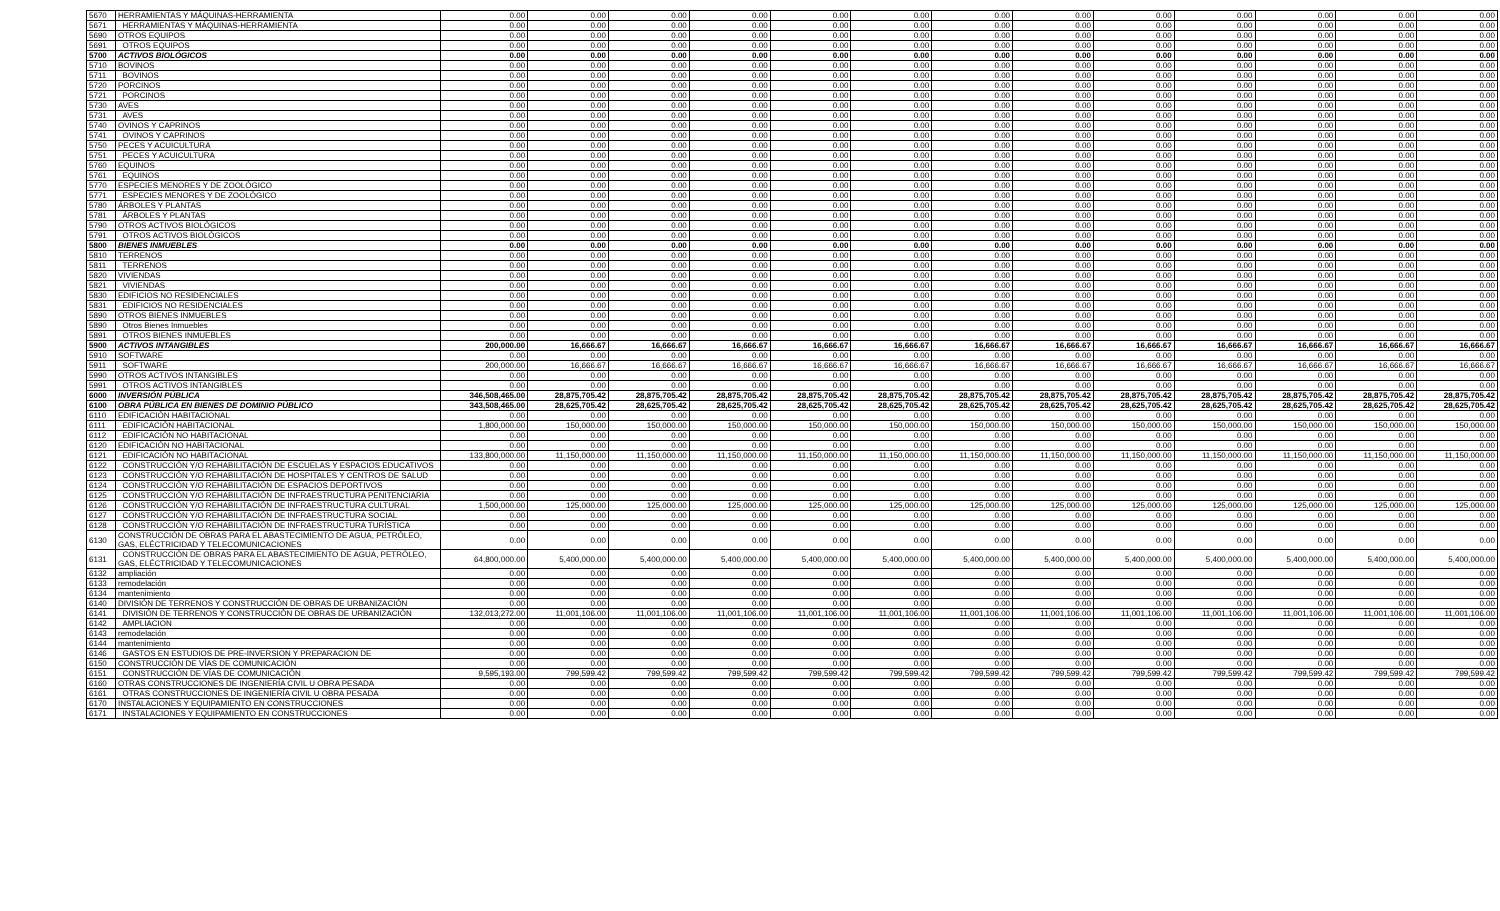| 5670 | HERRAMIENTAS Y MÁQUINAS-HERRAMIENTA | 0.00 | 0.00 | 0.00 | 0.00 | 0.00 | 0.00 | 0.00 | 0.00 | 0.00 | 0.00 | 0.00 | 0.00 | 0.00 |
| 5671 | HERRAMIENTAS Y MÁQUINAS-HERRAMIENTA | 0.00 | 0.00 | 0.00 | 0.00 | 0.00 | 0.00 | 0.00 | 0.00 | 0.00 | 0.00 | 0.00 | 0.00 | 0.00 |
| 5690 | OTROS EQUIPOS | 0.00 | 0.00 | 0.00 | 0.00 | 0.00 | 0.00 | 0.00 | 0.00 | 0.00 | 0.00 | 0.00 | 0.00 | 0.00 |
| 5691 | OTROS EQUIPOS | 0.00 | 0.00 | 0.00 | 0.00 | 0.00 | 0.00 | 0.00 | 0.00 | 0.00 | 0.00 | 0.00 | 0.00 | 0.00 |
| 5700 | ACTIVOS BIOLÓGICOS | 0.00 | 0.00 | 0.00 | 0.00 | 0.00 | 0.00 | 0.00 | 0.00 | 0.00 | 0.00 | 0.00 | 0.00 | 0.00 |
| 5710 | BOVINOS | 0.00 | 0.00 | 0.00 | 0.00 | 0.00 | 0.00 | 0.00 | 0.00 | 0.00 | 0.00 | 0.00 | 0.00 | 0.00 |
| 5711 | BOVINOS | 0.00 | 0.00 | 0.00 | 0.00 | 0.00 | 0.00 | 0.00 | 0.00 | 0.00 | 0.00 | 0.00 | 0.00 | 0.00 |
| 5720 | PORCINOS | 0.00 | 0.00 | 0.00 | 0.00 | 0.00 | 0.00 | 0.00 | 0.00 | 0.00 | 0.00 | 0.00 | 0.00 | 0.00 |
| 5721 | PORCINOS | 0.00 | 0.00 | 0.00 | 0.00 | 0.00 | 0.00 | 0.00 | 0.00 | 0.00 | 0.00 | 0.00 | 0.00 | 0.00 |
| 5730 | AVES | 0.00 | 0.00 | 0.00 | 0.00 | 0.00 | 0.00 | 0.00 | 0.00 | 0.00 | 0.00 | 0.00 | 0.00 | 0.00 |
| 5731 | AVES | 0.00 | 0.00 | 0.00 | 0.00 | 0.00 | 0.00 | 0.00 | 0.00 | 0.00 | 0.00 | 0.00 | 0.00 | 0.00 |
| 5740 | OVINOS Y CAPRINOS | 0.00 | 0.00 | 0.00 | 0.00 | 0.00 | 0.00 | 0.00 | 0.00 | 0.00 | 0.00 | 0.00 | 0.00 | 0.00 |
| 5741 | OVINOS Y CAPRINOS | 0.00 | 0.00 | 0.00 | 0.00 | 0.00 | 0.00 | 0.00 | 0.00 | 0.00 | 0.00 | 0.00 | 0.00 | 0.00 |
| 5750 | PECES Y ACUICULTURA | 0.00 | 0.00 | 0.00 | 0.00 | 0.00 | 0.00 | 0.00 | 0.00 | 0.00 | 0.00 | 0.00 | 0.00 | 0.00 |
| 5751 | PECES Y ACUICULTURA | 0.00 | 0.00 | 0.00 | 0.00 | 0.00 | 0.00 | 0.00 | 0.00 | 0.00 | 0.00 | 0.00 | 0.00 | 0.00 |
| 5760 | EQUINOS | 0.00 | 0.00 | 0.00 | 0.00 | 0.00 | 0.00 | 0.00 | 0.00 | 0.00 | 0.00 | 0.00 | 0.00 | 0.00 |
| 5761 | EQUINOS | 0.00 | 0.00 | 0.00 | 0.00 | 0.00 | 0.00 | 0.00 | 0.00 | 0.00 | 0.00 | 0.00 | 0.00 | 0.00 |
| 5770 | ESPECIES MENORES Y DE ZOOLÓGICO | 0.00 | 0.00 | 0.00 | 0.00 | 0.00 | 0.00 | 0.00 | 0.00 | 0.00 | 0.00 | 0.00 | 0.00 | 0.00 |
| 5771 | ESPECIES MENORES Y DE ZOOLÓGICO | 0.00 | 0.00 | 0.00 | 0.00 | 0.00 | 0.00 | 0.00 | 0.00 | 0.00 | 0.00 | 0.00 | 0.00 | 0.00 |
| 5780 | ÁRBOLES Y PLANTAS | 0.00 | 0.00 | 0.00 | 0.00 | 0.00 | 0.00 | 0.00 | 0.00 | 0.00 | 0.00 | 0.00 | 0.00 | 0.00 |
| 5781 | ÁRBOLES Y PLANTAS | 0.00 | 0.00 | 0.00 | 0.00 | 0.00 | 0.00 | 0.00 | 0.00 | 0.00 | 0.00 | 0.00 | 0.00 | 0.00 |
| 5790 | OTROS ACTIVOS BIOLÓGICOS | 0.00 | 0.00 | 0.00 | 0.00 | 0.00 | 0.00 | 0.00 | 0.00 | 0.00 | 0.00 | 0.00 | 0.00 | 0.00 |
| 5791 | OTROS ACTIVOS BIOLÓGICOS | 0.00 | 0.00 | 0.00 | 0.00 | 0.00 | 0.00 | 0.00 | 0.00 | 0.00 | 0.00 | 0.00 | 0.00 | 0.00 |
| 5800 | BIENES INMUEBLES | 0.00 | 0.00 | 0.00 | 0.00 | 0.00 | 0.00 | 0.00 | 0.00 | 0.00 | 0.00 | 0.00 | 0.00 | 0.00 |
| 5810 | TERRENOS | 0.00 | 0.00 | 0.00 | 0.00 | 0.00 | 0.00 | 0.00 | 0.00 | 0.00 | 0.00 | 0.00 | 0.00 | 0.00 |
| 5811 | TERRENOS | 0.00 | 0.00 | 0.00 | 0.00 | 0.00 | 0.00 | 0.00 | 0.00 | 0.00 | 0.00 | 0.00 | 0.00 | 0.00 |
| 5820 | VIVIENDAS | 0.00 | 0.00 | 0.00 | 0.00 | 0.00 | 0.00 | 0.00 | 0.00 | 0.00 | 0.00 | 0.00 | 0.00 | 0.00 |
| 5821 | VIVIENDAS | 0.00 | 0.00 | 0.00 | 0.00 | 0.00 | 0.00 | 0.00 | 0.00 | 0.00 | 0.00 | 0.00 | 0.00 | 0.00 |
| 5830 | EDIFICIOS NO RESIDENCIALES | 0.00 | 0.00 | 0.00 | 0.00 | 0.00 | 0.00 | 0.00 | 0.00 | 0.00 | 0.00 | 0.00 | 0.00 | 0.00 |
| 5831 | EDIFICIOS NO RESIDENCIALES | 0.00 | 0.00 | 0.00 | 0.00 | 0.00 | 0.00 | 0.00 | 0.00 | 0.00 | 0.00 | 0.00 | 0.00 | 0.00 |
| 5890 | OTROS BIENES INMUEBLES | 0.00 | 0.00 | 0.00 | 0.00 | 0.00 | 0.00 | 0.00 | 0.00 | 0.00 | 0.00 | 0.00 | 0.00 | 0.00 |
| 5890 | Otros Bienes Inmuebles | 0.00 | 0.00 | 0.00 | 0.00 | 0.00 | 0.00 | 0.00 | 0.00 | 0.00 | 0.00 | 0.00 | 0.00 | 0.00 |
| 5891 | OTROS BIENES INMUEBLES | 0.00 | 0.00 | 0.00 | 0.00 | 0.00 | 0.00 | 0.00 | 0.00 | 0.00 | 0.00 | 0.00 | 0.00 | 0.00 |
| 5900 | ACTIVOS INTANGIBLES | 200,000.00 | 16,666.67 | 16,666.67 | 16,666.67 | 16,666.67 | 16,666.67 | 16,666.67 | 16,666.67 | 16,666.67 | 16,666.67 | 16,666.67 | 16,666.67 | 16,666.67 |
| 5910 | SOFTWARE | 0.00 | 0.00 | 0.00 | 0.00 | 0.00 | 0.00 | 0.00 | 0.00 | 0.00 | 0.00 | 0.00 | 0.00 | 0.00 |
| 5911 | SOFTWARE | 200,000.00 | 16,666.67 | 16,666.67 | 16,666.67 | 16,666.67 | 16,666.67 | 16,666.67 | 16,666.67 | 16,666.67 | 16,666.67 | 16,666.67 | 16,666.67 | 16,666.67 |
| 5990 | OTROS ACTIVOS INTANGIBLES | 0.00 | 0.00 | 0.00 | 0.00 | 0.00 | 0.00 | 0.00 | 0.00 | 0.00 | 0.00 | 0.00 | 0.00 | 0.00 |
| 5991 | OTROS ACTIVOS INTANGIBLES | 0.00 | 0.00 | 0.00 | 0.00 | 0.00 | 0.00 | 0.00 | 0.00 | 0.00 | 0.00 | 0.00 | 0.00 | 0.00 |
| 6000 | INVERSIÓN PÚBLICA | 346,508,465.00 | 28,875,705.42 | 28,875,705.42 | 28,875,705.42 | 28,875,705.42 | 28,875,705.42 | 28,875,705.42 | 28,875,705.42 | 28,875,705.42 | 28,875,705.42 | 28,875,705.42 | 28,875,705.42 | 28,875,705.42 |
| 6100 | OBRA PÚBLICA EN BIENES DE DOMINIO PÚBLICO | 343,508,465.00 | 28,625,705.42 | 28,625,705.42 | 28,625,705.42 | 28,625,705.42 | 28,625,705.42 | 28,625,705.42 | 28,625,705.42 | 28,625,705.42 | 28,625,705.42 | 28,625,705.42 | 28,625,705.42 | 28,625,705.42 |
| 6110 | EDIFICACIÓN HABITACIONAL | 0.00 | 0.00 | 0.00 | 0.00 | 0.00 | 0.00 | 0.00 | 0.00 | 0.00 | 0.00 | 0.00 | 0.00 | 0.00 |
| 6111 | EDIFICACIÓN HABITACIONAL | 1,800,000.00 | 150,000.00 | 150,000.00 | 150,000.00 | 150,000.00 | 150,000.00 | 150,000.00 | 150,000.00 | 150,000.00 | 150,000.00 | 150,000.00 | 150,000.00 | 150,000.00 |
| 6112 | EDIFICACIÓN NO HABITACIONAL | 0.00 | 0.00 | 0.00 | 0.00 | 0.00 | 0.00 | 0.00 | 0.00 | 0.00 | 0.00 | 0.00 | 0.00 | 0.00 |
| 6120 | EDIFICACIÓN NO HABITACIONAL | 0.00 | 0.00 | 0.00 | 0.00 | 0.00 | 0.00 | 0.00 | 0.00 | 0.00 | 0.00 | 0.00 | 0.00 | 0.00 |
| 6121 | EDIFICACIÓN NO HABITACIONAL | 133,800,000.00 | 11,150,000.00 | 11,150,000.00 | 11,150,000.00 | 11,150,000.00 | 11,150,000.00 | 11,150,000.00 | 11,150,000.00 | 11,150,000.00 | 11,150,000.00 | 11,150,000.00 | 11,150,000.00 | 11,150,000.00 |
| 6122 | CONSTRUCCIÓN Y/O REHABILITACIÓN DE ESCUELAS Y ESPACIOS EDUCATIVOS | 0.00 | 0.00 | 0.00 | 0.00 | 0.00 | 0.00 | 0.00 | 0.00 | 0.00 | 0.00 | 0.00 | 0.00 | 0.00 |
| 6123 | CONSTRUCCIÓN Y/O REHABILITACIÓN DE HOSPITALES Y CENTROS DE SALUD | 0.00 | 0.00 | 0.00 | 0.00 | 0.00 | 0.00 | 0.00 | 0.00 | 0.00 | 0.00 | 0.00 | 0.00 | 0.00 |
| 6124 | CONSTRUCCIÓN Y/O REHABILITACIÓN DE ESPACIOS DEPORTIVOS | 0.00 | 0.00 | 0.00 | 0.00 | 0.00 | 0.00 | 0.00 | 0.00 | 0.00 | 0.00 | 0.00 | 0.00 | 0.00 |
| 6125 | CONSTRUCCIÓN Y/O REHABILITACIÓN DE INFRAESTRUCTURA PENITENCIARIA | 0.00 | 0.00 | 0.00 | 0.00 | 0.00 | 0.00 | 0.00 | 0.00 | 0.00 | 0.00 | 0.00 | 0.00 | 0.00 |
| 6126 | CONSTRUCCIÓN Y/O REHABILITACIÓN DE INFRAESTRUCTURA CULTURAL | 1,500,000.00 | 125,000.00 | 125,000.00 | 125,000.00 | 125,000.00 | 125,000.00 | 125,000.00 | 125,000.00 | 125,000.00 | 125,000.00 | 125,000.00 | 125,000.00 | 125,000.00 |
| 6127 | CONSTRUCCIÓN Y/O REHABILITACIÓN DE INFRAESTRUCTURA SOCIAL | 0.00 | 0.00 | 0.00 | 0.00 | 0.00 | 0.00 | 0.00 | 0.00 | 0.00 | 0.00 | 0.00 | 0.00 | 0.00 |
| 6128 | CONSTRUCCIÓN Y/O REHABILITACIÓN DE INFRAESTRUCTURA TURÍSTICA | 0.00 | 0.00 | 0.00 | 0.00 | 0.00 | 0.00 | 0.00 | 0.00 | 0.00 | 0.00 | 0.00 | 0.00 | 0.00 |
| 6130 | CONSTRUCCIÓN DE OBRAS PARA EL ABASTECIMIENTO DE AGUA, PETRÓLEO, GAS, ELÉCTRICIDAD Y TELECOMUNICACIONES | 0.00 | 0.00 | 0.00 | 0.00 | 0.00 | 0.00 | 0.00 | 0.00 | 0.00 | 0.00 | 0.00 | 0.00 | 0.00 |
| 6131 | CONSTRUCCIÓN DE OBRAS PARA EL ABASTECIMIENTO DE AGUA, PETRÓLEO, GAS, ELÉCTRICIDAD Y TELECOMUNICACIONES | 64,800,000.00 | 5,400,000.00 | 5,400,000.00 | 5,400,000.00 | 5,400,000.00 | 5,400,000.00 | 5,400,000.00 | 5,400,000.00 | 5,400,000.00 | 5,400,000.00 | 5,400,000.00 | 5,400,000.00 | 5,400,000.00 |
| 6132 | ampliación | 0.00 | 0.00 | 0.00 | 0.00 | 0.00 | 0.00 | 0.00 | 0.00 | 0.00 | 0.00 | 0.00 | 0.00 | 0.00 |
| 6133 | remodelación | 0.00 | 0.00 | 0.00 | 0.00 | 0.00 | 0.00 | 0.00 | 0.00 | 0.00 | 0.00 | 0.00 | 0.00 | 0.00 |
| 6134 | mantenimiento | 0.00 | 0.00 | 0.00 | 0.00 | 0.00 | 0.00 | 0.00 | 0.00 | 0.00 | 0.00 | 0.00 | 0.00 | 0.00 |
| 6140 | DIVISIÓN DE TERRENOS Y CONSTRUCCIÓN DE OBRAS DE URBANIZACIÓN | 0.00 | 0.00 | 0.00 | 0.00 | 0.00 | 0.00 | 0.00 | 0.00 | 0.00 | 0.00 | 0.00 | 0.00 | 0.00 |
| 6141 | DIVISIÓN DE TERRENOS Y CONSTRUCCIÓN DE OBRAS DE URBANIZACIÓN | 132,013,272.00 | 11,001,106.00 | 11,001,106.00 | 11,001,106.00 | 11,001,106.00 | 11,001,106.00 | 11,001,106.00 | 11,001,106.00 | 11,001,106.00 | 11,001,106.00 | 11,001,106.00 | 11,001,106.00 | 11,001,106.00 |
| 6142 | AMPLIACION | 0.00 | 0.00 | 0.00 | 0.00 | 0.00 | 0.00 | 0.00 | 0.00 | 0.00 | 0.00 | 0.00 | 0.00 | 0.00 |
| 6143 | remodelación | 0.00 | 0.00 | 0.00 | 0.00 | 0.00 | 0.00 | 0.00 | 0.00 | 0.00 | 0.00 | 0.00 | 0.00 | 0.00 |
| 6144 | mantenimiento | 0.00 | 0.00 | 0.00 | 0.00 | 0.00 | 0.00 | 0.00 | 0.00 | 0.00 | 0.00 | 0.00 | 0.00 | 0.00 |
| 6146 | GASTOS EN ESTUDIOS DE PRE-INVERSION Y PREPARACION DE | 0.00 | 0.00 | 0.00 | 0.00 | 0.00 | 0.00 | 0.00 | 0.00 | 0.00 | 0.00 | 0.00 | 0.00 | 0.00 |
| 6150 | CONSTRUCCIÓN DE VÍAS DE COMUNICACIÓN | 0.00 | 0.00 | 0.00 | 0.00 | 0.00 | 0.00 | 0.00 | 0.00 | 0.00 | 0.00 | 0.00 | 0.00 | 0.00 |
| 6151 | CONSTRUCCIÓN DE VÍAS DE COMUNICACIÓN | 9,595,193.00 | 799,599.42 | 799,599.42 | 799,599.42 | 799,599.42 | 799,599.42 | 799,599.42 | 799,599.42 | 799,599.42 | 799,599.42 | 799,599.42 | 799,599.42 | 799,599.42 |
| 6160 | OTRAS CONSTRUCCIONES DE INGENIERÍA CIVIL U OBRA PESADA | 0.00 | 0.00 | 0.00 | 0.00 | 0.00 | 0.00 | 0.00 | 0.00 | 0.00 | 0.00 | 0.00 | 0.00 | 0.00 |
| 6161 | OTRAS CONSTRUCCIONES DE INGENIERÍA CIVIL U OBRA PESADA | 0.00 | 0.00 | 0.00 | 0.00 | 0.00 | 0.00 | 0.00 | 0.00 | 0.00 | 0.00 | 0.00 | 0.00 | 0.00 |
| 6170 | INSTALACIONES Y EQUIPAMIENTO EN CONSTRUCCIONES | 0.00 | 0.00 | 0.00 | 0.00 | 0.00 | 0.00 | 0.00 | 0.00 | 0.00 | 0.00 | 0.00 | 0.00 | 0.00 |
| 6171 | INSTALACIONES Y EQUIPAMIENTO EN CONSTRUCCIONES | 0.00 | 0.00 | 0.00 | 0.00 | 0.00 | 0.00 | 0.00 | 0.00 | 0.00 | 0.00 | 0.00 | 0.00 | 0.00 |